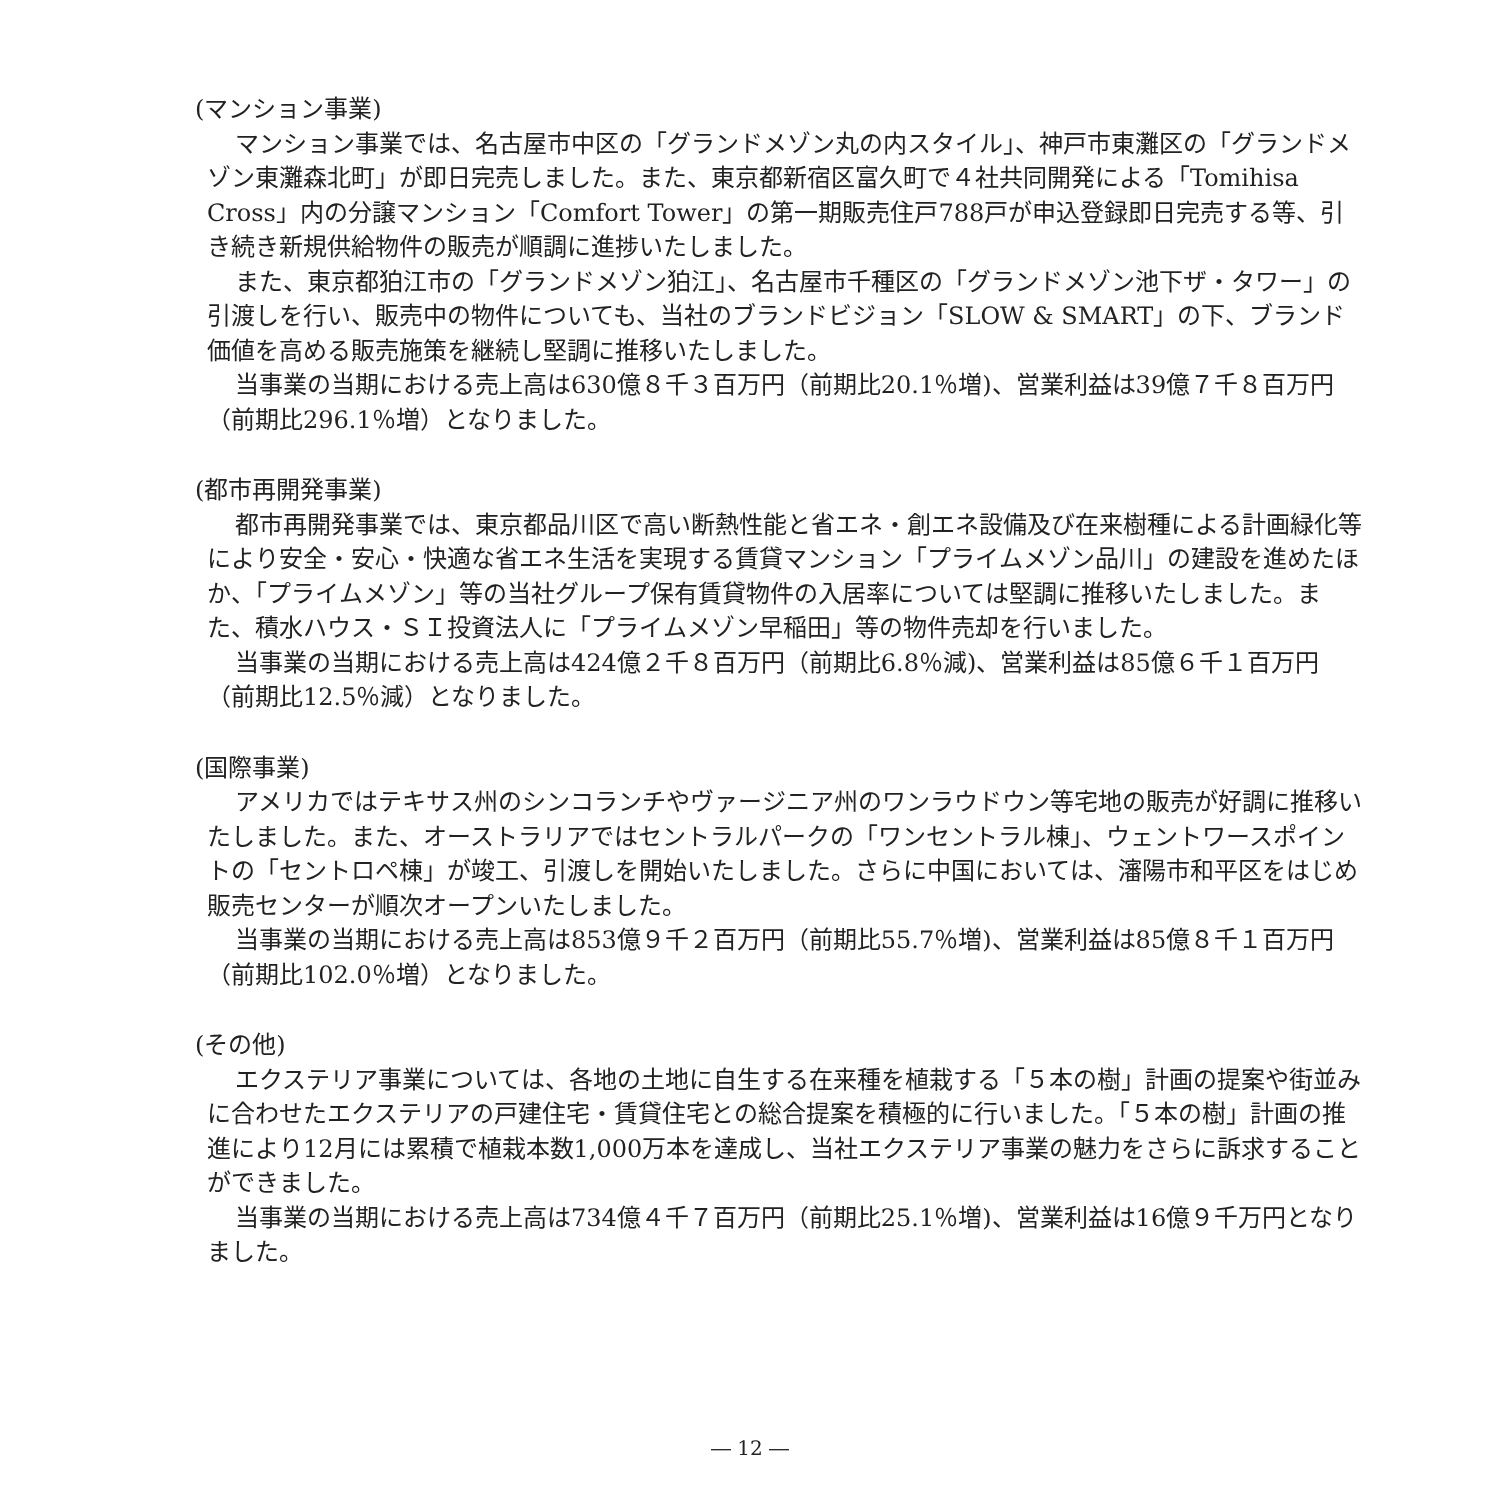(マンション事業)
マンション事業では、名古屋市中区の「グランドメゾン丸の内スタイル」、神戸市東灘区の「グランドメゾン東灘森北町」が即日完売しました。また、東京都新宿区富久町で４社共同開発による「Tomihisa Cross」内の分譲マンション「Comfort Tower」の第一期販売住戸788戸が申込登録即日完売する等、引き続き新規供給物件の販売が順調に進捗いたしました。
また、東京都狛江市の「グランドメゾン狛江」、名古屋市千種区の「グランドメゾン池下ザ・タワー」の引渡しを行い、販売中の物件についても、当社のブランドビジョン「SLOW & SMART」の下、ブランド価値を高める販売施策を継続し堅調に推移いたしました。
当事業の当期における売上高は630億８千３百万円（前期比20.1％増)、営業利益は39億７千８百万円（前期比296.1％増）となりました。
(都市再開発事業)
都市再開発事業では、東京都品川区で高い断熱性能と省エネ・創エネ設備及び在来樹種による計画緑化等により安全・安心・快適な省エネ生活を実現する賃貸マンション「プライムメゾン品川」の建設を進めたほか、「プライムメゾン」等の当社グループ保有賃貸物件の入居率については堅調に推移いたしました。また、積水ハウス・ＳＩ投資法人に「プライムメゾン早稲田」等の物件売却を行いました。
当事業の当期における売上高は424億２千８百万円（前期比6.8％減)、営業利益は85億６千１百万円（前期比12.5％減）となりました。
(国際事業)
アメリカではテキサス州のシンコランチやヴァージニア州のワンラウドウン等宅地の販売が好調に推移いたしました。また、オーストラリアではセントラルパークの「ワンセントラル棟」、ウェントワースポイントの「セントロペ棟」が竣工、引渡しを開始いたしました。さらに中国においては、瀋陽市和平区をはじめ販売センターが順次オープンいたしました。
当事業の当期における売上高は853億９千２百万円（前期比55.7％増)、営業利益は85億８千１百万円（前期比102.0％増）となりました。
(その他)
エクステリア事業については、各地の土地に自生する在来種を植栽する「５本の樹」計画の提案や街並みに合わせたエクステリアの戸建住宅・賃貸住宅との総合提案を積極的に行いました。「５本の樹」計画の推進により12月には累積で植栽本数1,000万本を達成し、当社エクステリア事業の魅力をさらに訴求することができました。
当事業の当期における売上高は734億４千７百万円（前期比25.1％増)、営業利益は16億９千万円となりました。
― 12 ―